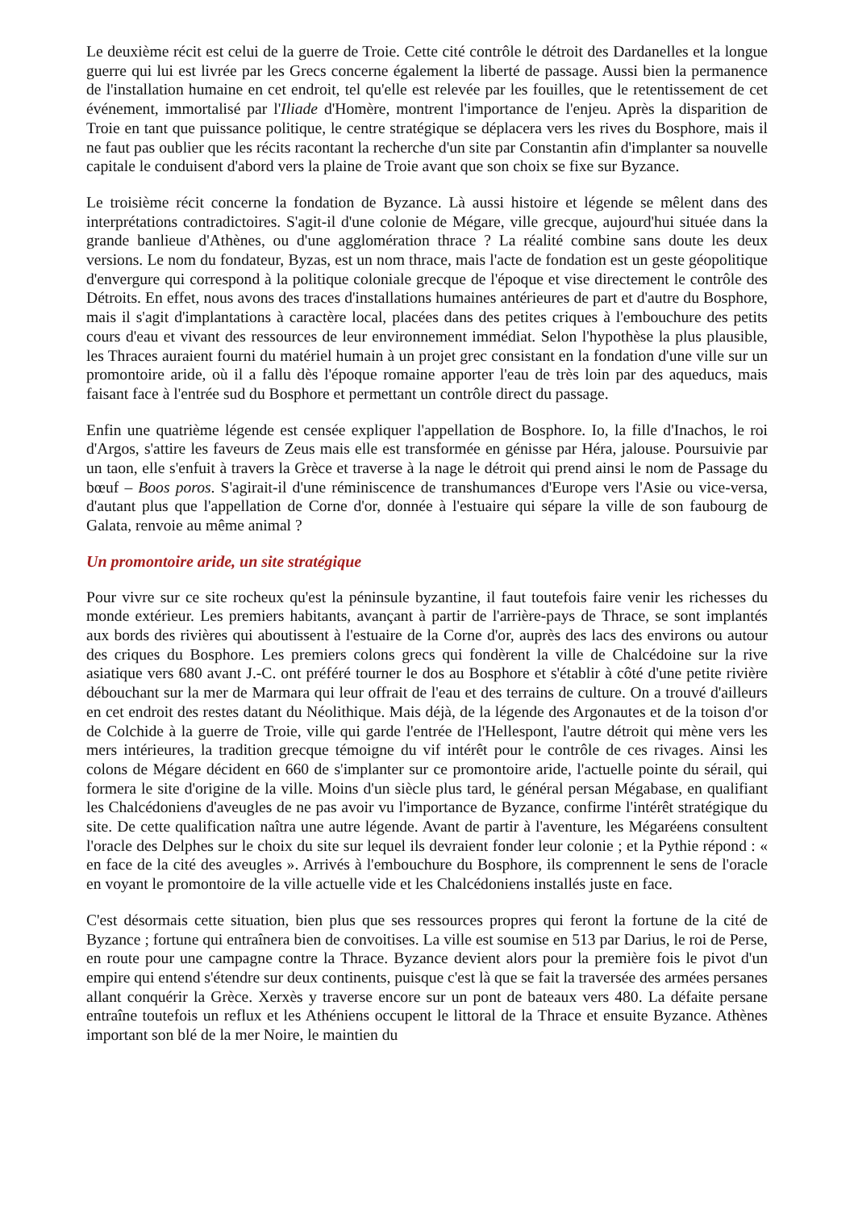Le deuxième récit est celui de la guerre de Troie. Cette cité contrôle le détroit des Dardanelles et la longue guerre qui lui est livrée par les Grecs concerne également la liberté de passage. Aussi bien la permanence de l'installation humaine en cet endroit, tel qu'elle est relevée par les fouilles, que le retentissement de cet événement, immortalisé par l'Iliade d'Homère, montrent l'importance de l'enjeu. Après la disparition de Troie en tant que puissance politique, le centre stratégique se déplacera vers les rives du Bosphore, mais il ne faut pas oublier que les récits racontant la recherche d'un site par Constantin afin d'implanter sa nouvelle capitale le conduisent d'abord vers la plaine de Troie avant que son choix se fixe sur Byzance.
Le troisième récit concerne la fondation de Byzance. Là aussi histoire et légende se mêlent dans des interprétations contradictoires. S'agit-il d'une colonie de Mégare, ville grecque, aujourd'hui située dans la grande banlieue d'Athènes, ou d'une agglomération thrace ? La réalité combine sans doute les deux versions. Le nom du fondateur, Byzas, est un nom thrace, mais l'acte de fondation est un geste géopolitique d'envergure qui correspond à la politique coloniale grecque de l'époque et vise directement le contrôle des Détroits. En effet, nous avons des traces d'installations humaines antérieures de part et d'autre du Bosphore, mais il s'agit d'implantations à caractère local, placées dans des petites criques à l'embouchure des petits cours d'eau et vivant des ressources de leur environnement immédiat. Selon l'hypothèse la plus plausible, les Thraces auraient fourni du matériel humain à un projet grec consistant en la fondation d'une ville sur un promontoire aride, où il a fallu dès l'époque romaine apporter l'eau de très loin par des aqueducs, mais faisant face à l'entrée sud du Bosphore et permettant un contrôle direct du passage.
Enfin une quatrième légende est censée expliquer l'appellation de Bosphore. Io, la fille d'Inachos, le roi d'Argos, s'attire les faveurs de Zeus mais elle est transformée en génisse par Héra, jalouse. Poursuivie par un taon, elle s'enfuit à travers la Grèce et traverse à la nage le détroit qui prend ainsi le nom de Passage du bœuf – Boos poros. S'agirait-il d'une réminiscence de transhumances d'Europe vers l'Asie ou vice-versa, d'autant plus que l'appellation de Corne d'or, donnée à l'estuaire qui sépare la ville de son faubourg de Galata, renvoie au même animal ?
Un promontoire aride, un site stratégique
Pour vivre sur ce site rocheux qu'est la péninsule byzantine, il faut toutefois faire venir les richesses du monde extérieur. Les premiers habitants, avançant à partir de l'arrière-pays de Thrace, se sont implantés aux bords des rivières qui aboutissent à l'estuaire de la Corne d'or, auprès des lacs des environs ou autour des criques du Bosphore. Les premiers colons grecs qui fondèrent la ville de Chalcédoine sur la rive asiatique vers 680 avant J.-C. ont préféré tourner le dos au Bosphore et s'établir à côté d'une petite rivière débouchant sur la mer de Marmara qui leur offrait de l'eau et des terrains de culture. On a trouvé d'ailleurs en cet endroit des restes datant du Néolithique. Mais déjà, de la légende des Argonautes et de la toison d'or de Colchide à la guerre de Troie, ville qui garde l'entrée de l'Hellespont, l'autre détroit qui mène vers les mers intérieures, la tradition grecque témoigne du vif intérêt pour le contrôle de ces rivages. Ainsi les colons de Mégare décident en 660 de s'implanter sur ce promontoire aride, l'actuelle pointe du sérail, qui formera le site d'origine de la ville. Moins d'un siècle plus tard, le général persan Mégabase, en qualifiant les Chalcédoniens d'aveugles de ne pas avoir vu l'importance de Byzance, confirme l'intérêt stratégique du site. De cette qualification naîtra une autre légende. Avant de partir à l'aventure, les Mégaréens consultent l'oracle des Delphes sur le choix du site sur lequel ils devraient fonder leur colonie ; et la Pythie répond : « en face de la cité des aveugles ». Arrivés à l'embouchure du Bosphore, ils comprennent le sens de l'oracle en voyant le promontoire de la ville actuelle vide et les Chalcédoniens installés juste en face.
C'est désormais cette situation, bien plus que ses ressources propres qui feront la fortune de la cité de Byzance ; fortune qui entraînera bien de convoitises. La ville est soumise en 513 par Darius, le roi de Perse, en route pour une campagne contre la Thrace. Byzance devient alors pour la première fois le pivot d'un empire qui entend s'étendre sur deux continents, puisque c'est là que se fait la traversée des armées persanes allant conquérir la Grèce. Xerxès y traverse encore sur un pont de bateaux vers 480. La défaite persane entraîne toutefois un reflux et les Athéniens occupent le littoral de la Thrace et ensuite Byzance. Athènes important son blé de la mer Noire, le maintien du